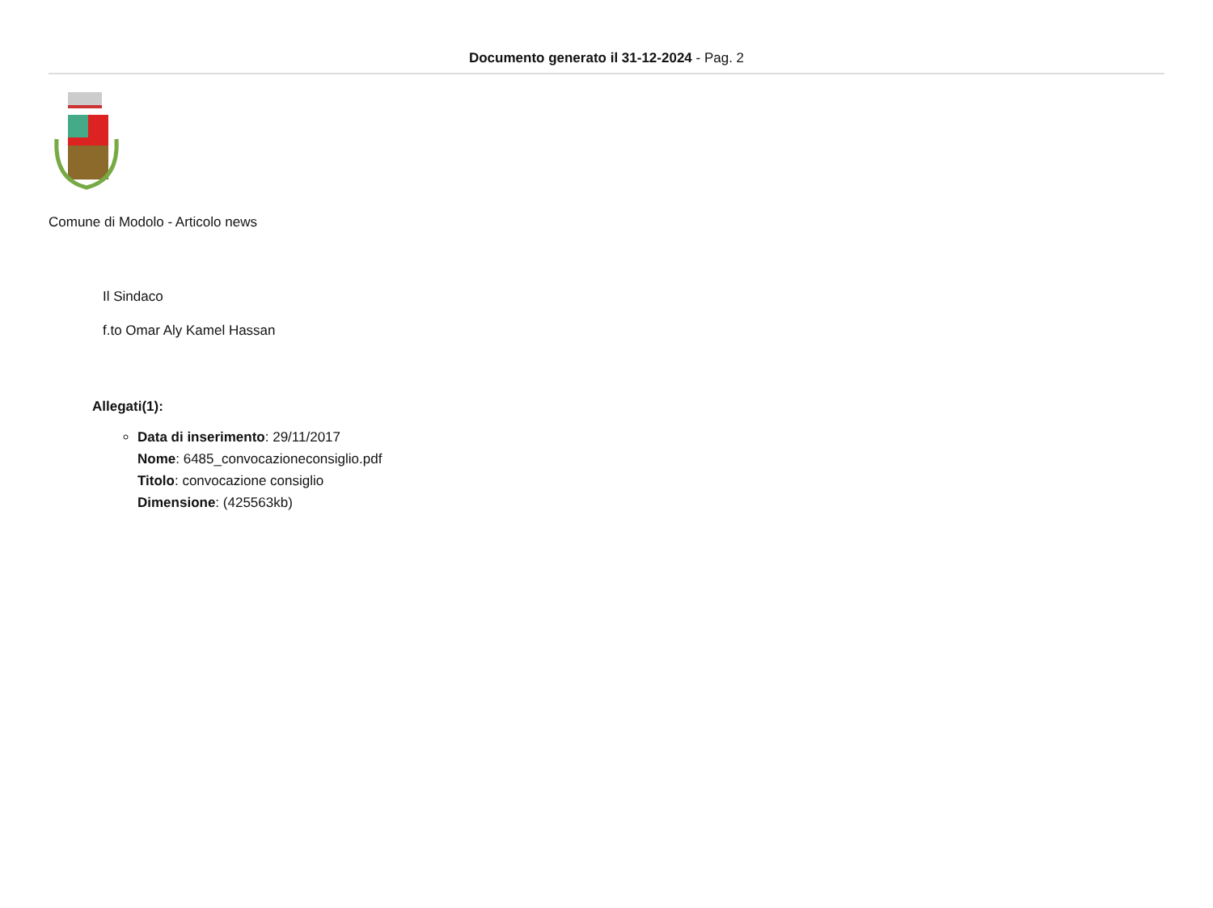Documento generato il 31-12-2024 - Pag. 2
Comune di Modolo - Articolo news
Il Sindaco
f.to Omar Aly Kamel Hassan
Allegati(1):
Data di inserimento: 29/11/2017
Nome: 6485_convocazioneconsiglio.pdf
Titolo: convocazione consiglio
Dimensione: (425563kb)